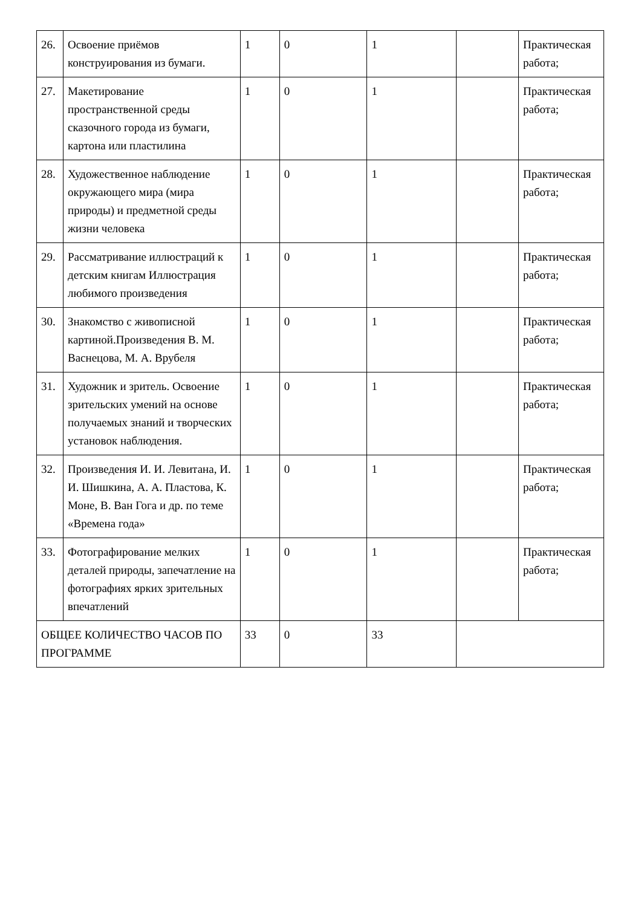| 26. | Освоение приёмов конструирования из бумаги. | 1 | 0 | 1 | | Практическая работа; |
| 27. | Макетирование пространственной среды сказочного города из бумаги, картона или пластилина | 1 | 0 | 1 | | Практическая работа; |
| 28. | Художественное наблюдение окружающего мира (мира природы) и предметной среды жизни человека | 1 | 0 | 1 | | Практическая работа; |
| 29. | Рассматривание иллюстраций к детским книгам Иллюстрация любимого произведения | 1 | 0 | 1 | | Практическая работа; |
| 30. | Знакомство с живописной картиной.Произведения В. М. Васнецова, М. А. Врубеля | 1 | 0 | 1 | | Практическая работа; |
| 31. | Художник и зритель. Освоение зрительских умений на основе получаемых знаний и творческих установок наблюдения. | 1 | 0 | 1 | | Практическая работа; |
| 32. | Произведения И. И. Левитана, И. И. Шишкина, А. А. Пластова, К. Моне, В. Ван Гога и др. по теме «Времена года» | 1 | 0 | 1 | | Практическая работа; |
| 33. | Фотографирование мелких деталей природы, запечатление на фотографиях ярких зрительных впечатлений | 1 | 0 | 1 | | Практическая работа; |
| ОБЩЕЕ КОЛИЧЕСТВО ЧАСОВ ПО ПРОГРАММЕ | | 33 | 0 | 33 | | |